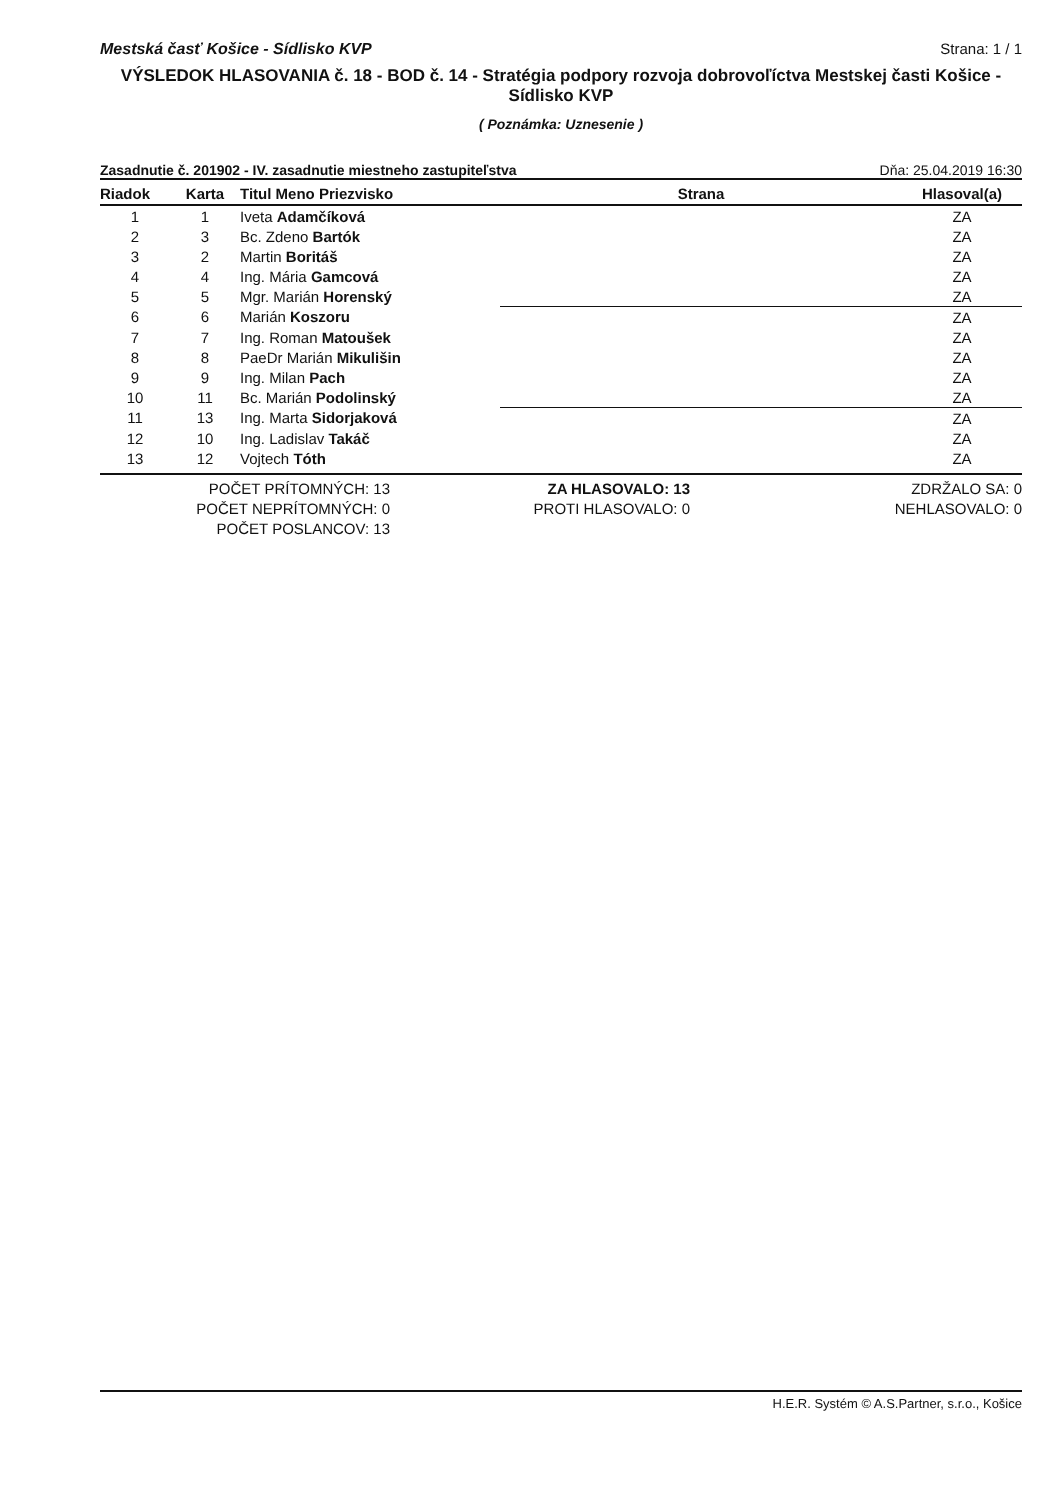Mestská časť Košice - Sídlisko KVP Strana: 1 / 1
VÝSLEDOK HLASOVANIA č. 18 - BOD č. 14 - Stratégia podpory rozvoja dobrovoľíctva Mestskej časti Košice - Sídlisko KVP
( Poznámka: Uznesenie )
Zasadnutie č. 201902 - IV. zasadnutie miestneho zastupiteľstva Dňa: 25.04.2019 16:30
| Riadok | Karta | Titul Meno Priezvisko | Strana | Hlasoval(a) |
| --- | --- | --- | --- | --- |
| 1 | 1 | Iveta Adamčíková | | ZA |
| 2 | 3 | Bc. Zdeno Bartók | | ZA |
| 3 | 2 | Martin Boritáš | | ZA |
| 4 | 4 | Ing. Mária Gamcová | | ZA |
| 5 | 5 | Mgr. Marián Horenský | | ZA |
| 6 | 6 | Marián Koszoru | | ZA |
| 7 | 7 | Ing. Roman Matoušek | | ZA |
| 8 | 8 | PaeDr Marián Mikulišin | | ZA |
| 9 | 9 | Ing. Milan Pach | | ZA |
| 10 | 11 | Bc. Marián Podolinský | | ZA |
| 11 | 13 | Ing. Marta Sidorjaková | | ZA |
| 12 | 10 | Ing. Ladislav Takáč | | ZA |
| 13 | 12 | Vojtech Tóth | | ZA |
POČET PRÍTOMNÝCH: 13
POČET NEPRÍTOMNÝCH: 0
POČET POSLANCOV: 13
ZA HLASOVALO: 13
PROTI HLASOVALO: 0
ZDRŽALO SA: 0
NEHLASOVALO: 0
H.E.R. Systém © A.S.Partner, s.r.o., Košice